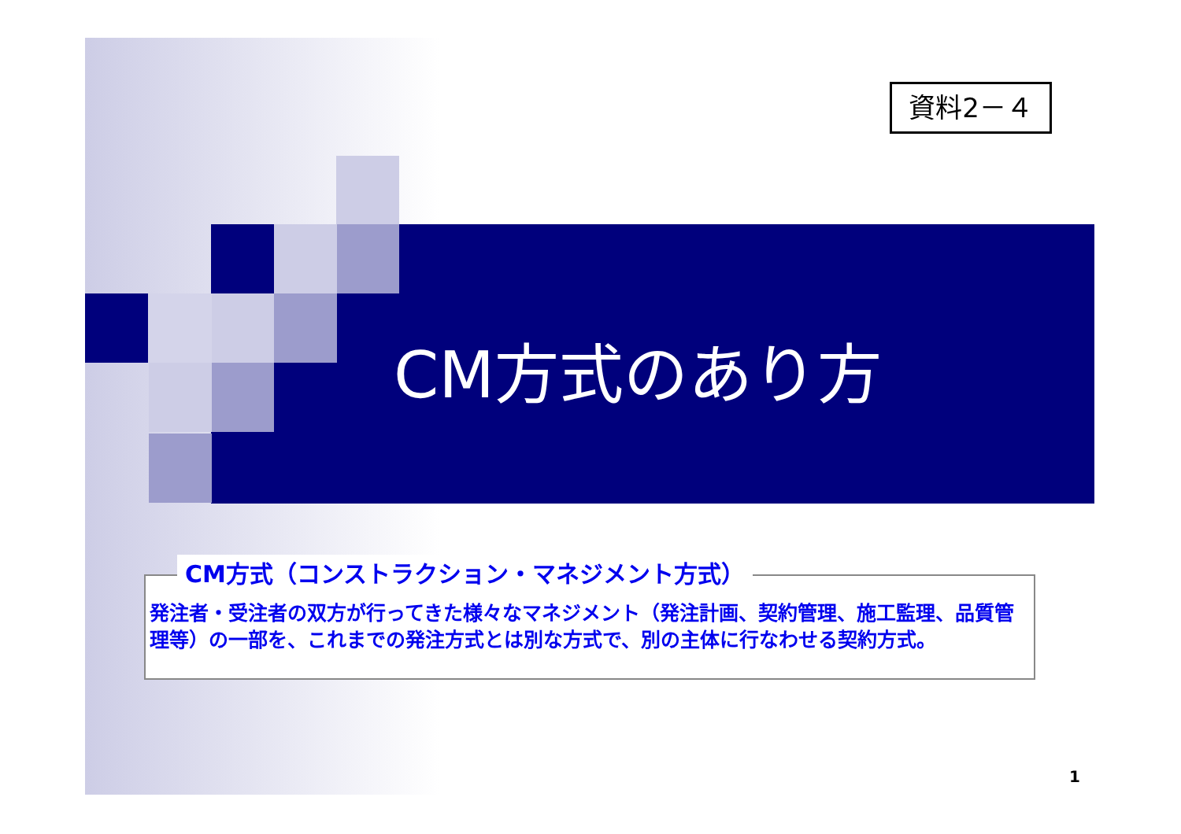資料2－４
CM方式のあり方
CM方式（コンストラクション・マネジメント方式）
発注者・受注者の双方が行ってきた様々なマネジメント（発注計画、契約管理、施工監理、品質管理等）の一部を、これまでの発注方式とは別な方式で、別の主体に行なわせる契約方式。
1